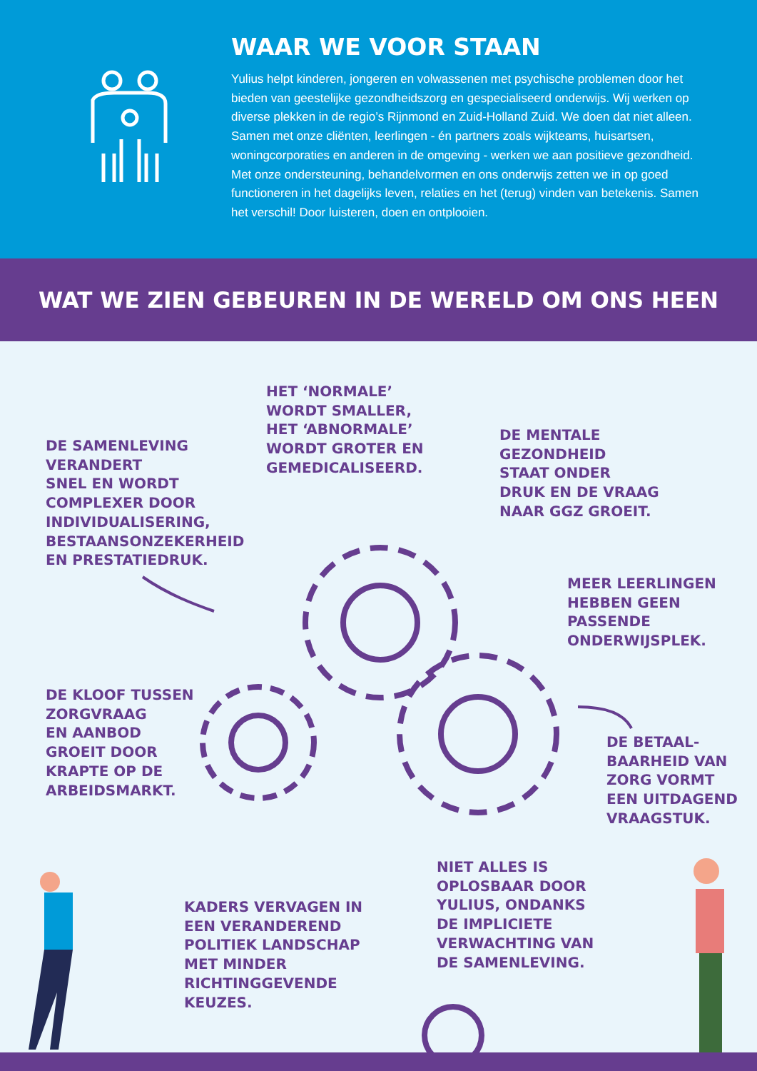WAAR WE VOOR STAAN
Yulius helpt kinderen, jongeren en volwassenen met psychische problemen door het bieden van geestelijke gezondheidszorg en gespecialiseerd onderwijs. Wij werken op diverse plekken in de regio’s Rijnmond en Zuid-Holland Zuid. We doen dat niet alleen. Samen met onze cliënten, leerlingen - én partners zoals wijkteams, huisartsen, woningcorporaties en anderen in de omgeving - werken we aan positieve gezondheid. Met onze ondersteuning, behandelvormen en ons onderwijs zetten we in op goed functioneren in het dagelijks leven, relaties en het (terug) vinden van betekenis. Samen het verschil! Door luisteren, doen en ontplooien.
WAT WE ZIEN GEBEUREN IN DE WERELD OM ONS HEEN
HET ‘NORMALE’
WORDT SMALLER,
HET ‘ABNORMALE’
WORDT GROTER EN
GEMEDICALISEERD.
DE SAMENLEVING
VERANDERT
SNEL EN WORDT
COMPLEXER DOOR
INDIVIDUALISERING,
BESTAANSONZEKERHEID
EN PRESTATIEDRUK.
DE MENTALE
GEZONDHEID
STAAT ONDER
DRUK EN DE VRAAG
NAAR GGZ GROEIT.
MEER LEERLINGEN
HEBBEN GEEN
PASSENDE
ONDERWIJSPLEK.
DE KLOOF TUSSEN
ZORGVRAAG
EN AANBOD
GROEIT DOOR
KRAPTE OP DE
ARBEIDSMARKT.
DE BETAAL-
BAARHEID VAN
ZORG VORMT
EEN UITDAGEND
VRAAGSTUK.
NIET ALLES IS
OPLOSBAAR DOOR
YULIUS, ONDANKS
DE IMPLICIETE
VERWACHTING VAN
DE SAMENLEVING.
KADERS VERVAGEN IN
EEN VERANDEREND
POLITIEK LANDSCHAP
MET MINDER
RICHTINGGEVENDE
KEUZES.